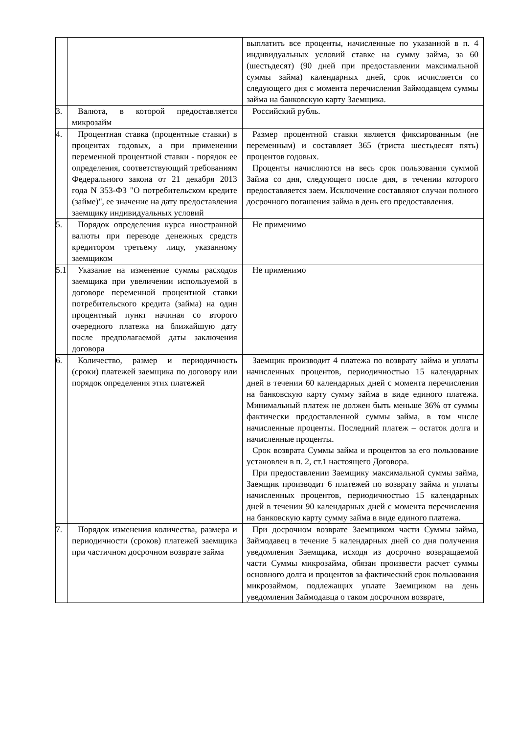| | | выплатить все проценты, начисленные по указанной в п. 4 индивидуальных условий ставке на сумму займа, за 60 (шестьдесят) (90 дней при предоставлении максимальной суммы займа) календарных дней, срок исчисляется со следующего дня с момента перечисления Займодавцем суммы займа на банковскую карту Заемщика. |
| 3. | Валюта, в которой предоставляется микрозайм | Российский рубль. |
| 4. | Процентная ставка (процентные ставки) в процентах годовых, а при применении переменной процентной ставки - порядок ее определения, соответствующий требованиям Федерального закона от 21 декабря 2013 года N 353-ФЗ "О потребительском кредите (займе)", ее значение на дату предоставления заемщику индивидуальных условий | Размер процентной ставки является фиксированным (не переменным) и составляет 365 (триста шестьдесят пять) процентов годовых. Проценты начисляются на весь срок пользования суммой Займа со дня, следующего после дня, в течении которого предоставляется заем. Исключение составляют случаи полного досрочного погашения займа в день его предоставления. |
| 5. | Порядок определения курса иностранной валюты при переводе денежных средств кредитором третьему лицу, указанному заемщиком | Не применимо |
| 5.1 | Указание на изменение суммы расходов заемщика при увеличении используемой в договоре переменной процентной ставки потребительского кредита (займа) на один процентный пункт начиная со второго очередного платежа на ближайшую дату после предполагаемой даты заключения договора | Не применимо |
| 6. | Количество, размер и периодичность (сроки) платежей заемщика по договору или порядок определения этих платежей | Заемщик производит 4 платежа по возврату займа и уплаты начисленных процентов, периодичностью 15 календарных дней в течении 60 календарных дней с момента перечисления на банковскую карту сумму займа в виде единого платежа. Минимальный платеж не должен быть меньше 36% от суммы фактически предоставленной суммы займа, в том числе начисленные проценты. Последний платеж – остаток долга и начисленные проценты. Срок возврата Суммы займа и процентов за его пользование установлен в п. 2, ст.1 настоящего Договора. При предоставлении Заемщику максимальной суммы займа, Заемщик производит 6 платежей по возврату займа и уплаты начисленных процентов, периодичностью 15 календарных дней в течении 90 календарных дней с момента перечисления на банковскую карту сумму займа в виде единого платежа. |
| 7. | Порядок изменения количества, размера и периодичности (сроков) платежей заемщика при частичном досрочном возврате займа | При досрочном возврате Заемщиком части Суммы займа, Займодавец в течение 5 календарных дней со дня получения уведомления Заемщика, исходя из досрочно возвращаемой части Суммы микрозайма, обязан произвести расчет суммы основного долга и процентов за фактический срок пользования микрозаймом, подлежащих уплате Заемщиком на день уведомления Займодавца о таком досрочном возврате, |